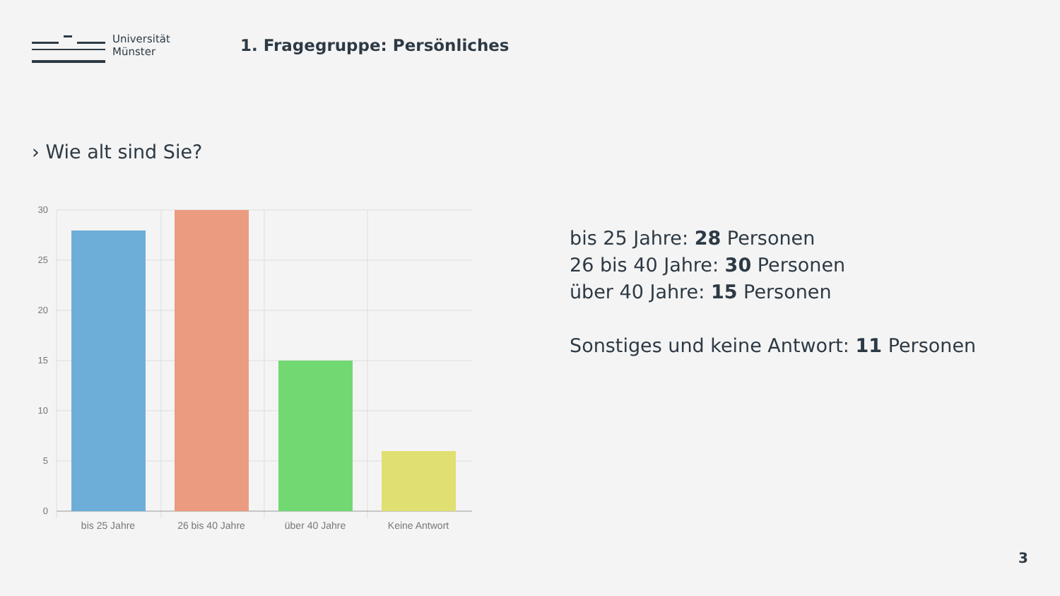Universität
Münster
1. Fragegruppe: Persönliches
› Wie alt sind Sie?
30
25
20
15
10
5
0
bis 25 Jahre
26 bis 40 Jahre
über 40 Jahre
Keine Antwort
bis 25 Jahre: 28 Personen
26 bis 40 Jahre: 30 Personen
über 40 Jahre: 15 Personen
Sonstiges und keine Antwort: 11 Personen
3